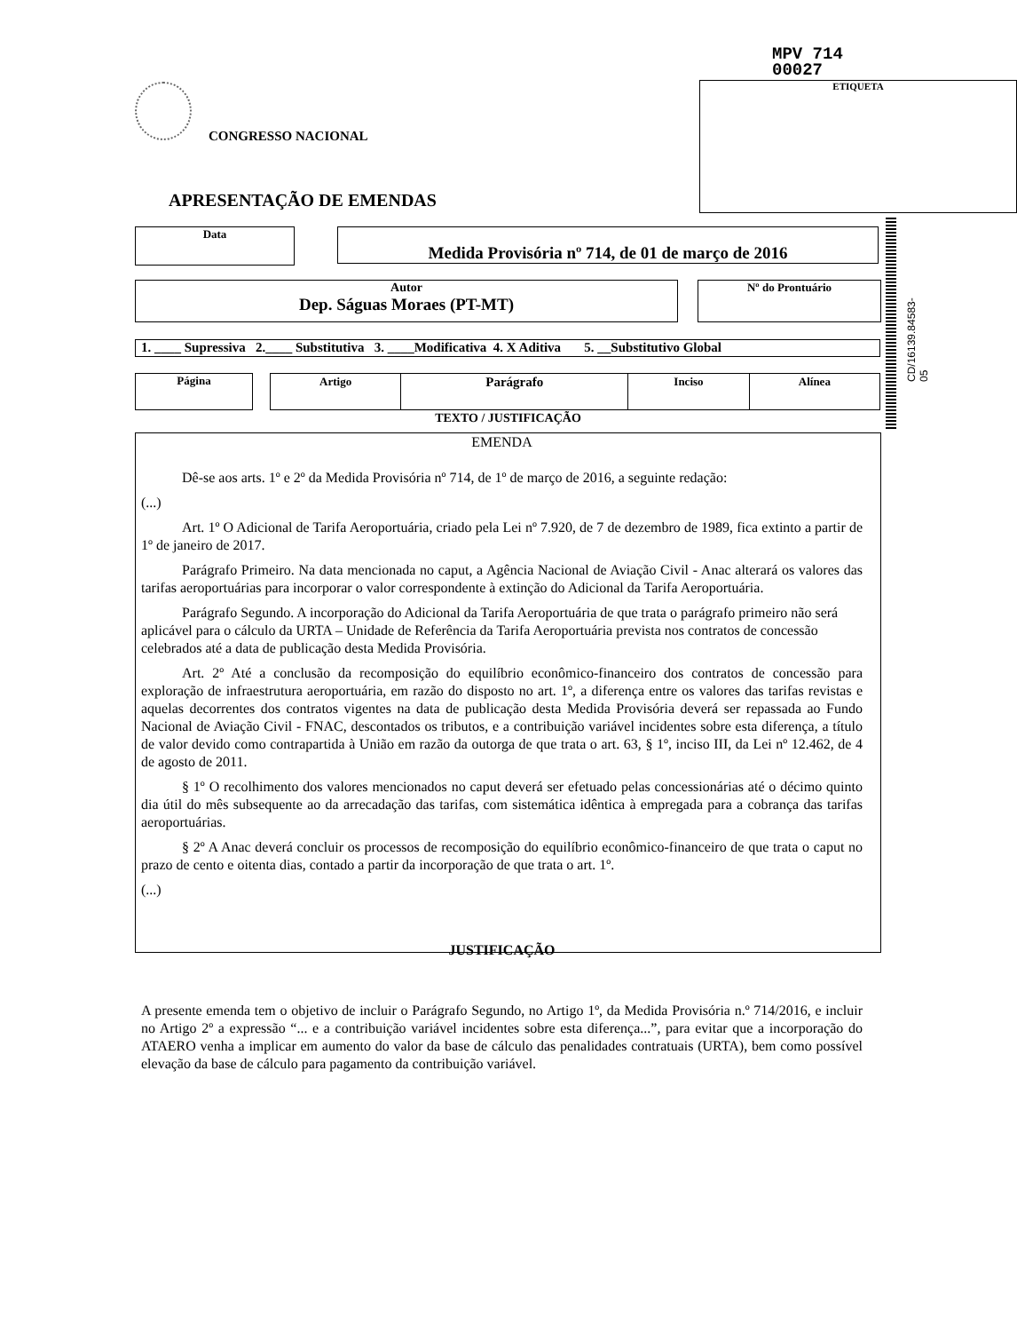MPV 714
00027
ETIQUETA
CONGRESSO NACIONAL
APRESENTAÇÃO DE EMENDAS
Data Medida Provisória nº 714, de 01 de março de 2016
Autor
Dep. Ságuas Moraes (PT-MT)
Nº do Prontuário
1. ____ Supressiva 2.____ Substitutiva 3. ____Modificativa 4. X Aditiva 5. __Substitutivo Global
Página
| Artigo | Parágrafo | Inciso | Alínea |
| --- | --- | --- | --- |
TEXTO / JUSTIFICAÇÃO
EMENDA
Dê-se aos arts. 1º e 2º da Medida Provisória nº 714, de 1º de março de 2016, a seguinte redação:
(...)
Art. 1º O Adicional de Tarifa Aeroportuária, criado pela Lei nº 7.920, de 7 de dezembro de 1989, fica extinto a partir de 1º de janeiro de 2017.
Parágrafo Primeiro. Na data mencionada no caput, a Agência Nacional de Aviação Civil - Anac alterará os valores das tarifas aeroportuárias para incorporar o valor correspondente à extinção do Adicional da Tarifa Aeroportuária.
Parágrafo Segundo. A incorporação do Adicional da Tarifa Aeroportuária de que trata o parágrafo primeiro não será aplicável para o cálculo da URTA – Unidade de Referência da Tarifa Aeroportuária prevista nos contratos de concessão celebrados até a data de publicação desta Medida Provisória.
Art. 2º Até a conclusão da recomposição do equilíbrio econômico-financeiro dos contratos de concessão para exploração de infraestrutura aeroportuária, em razão do disposto no art. 1º, a diferença entre os valores das tarifas revistas e aquelas decorrentes dos contratos vigentes na data de publicação desta Medida Provisória deverá ser repassada ao Fundo Nacional de Aviação Civil - FNAC, descontados os tributos, e a contribuição variável incidentes sobre esta diferença, a título de valor devido como contrapartida à União em razão da outorga de que trata o art. 63, § 1º, inciso III, da Lei nº 12.462, de 4 de agosto de 2011.
§ 1º O recolhimento dos valores mencionados no caput deverá ser efetuado pelas concessionárias até o décimo quinto dia útil do mês subsequente ao da arrecadação das tarifas, com sistemática idêntica à empregada para a cobrança das tarifas aeroportuárias.
§ 2º A Anac deverá concluir os processos de recomposição do equilíbrio econômico-financeiro de que trata o caput no prazo de cento e oitenta dias, contado a partir da incorporação de que trata o art. 1º.
(...)
JUSTIFICAÇÃO
A presente emenda tem o objetivo de incluir o Parágrafo Segundo, no Artigo 1º, da Medida Provisória n.º 714/2016, e incluir no Artigo 2º a expressão “... e a contribuição variável incidentes sobre esta diferença...”, para evitar que a incorporação do ATAERO venha a implicar em aumento do valor da base de cálculo das penalidades contratuais (URTA), bem como possível elevação da base de cálculo para pagamento da contribuição variável.
CD/16139.84583-05